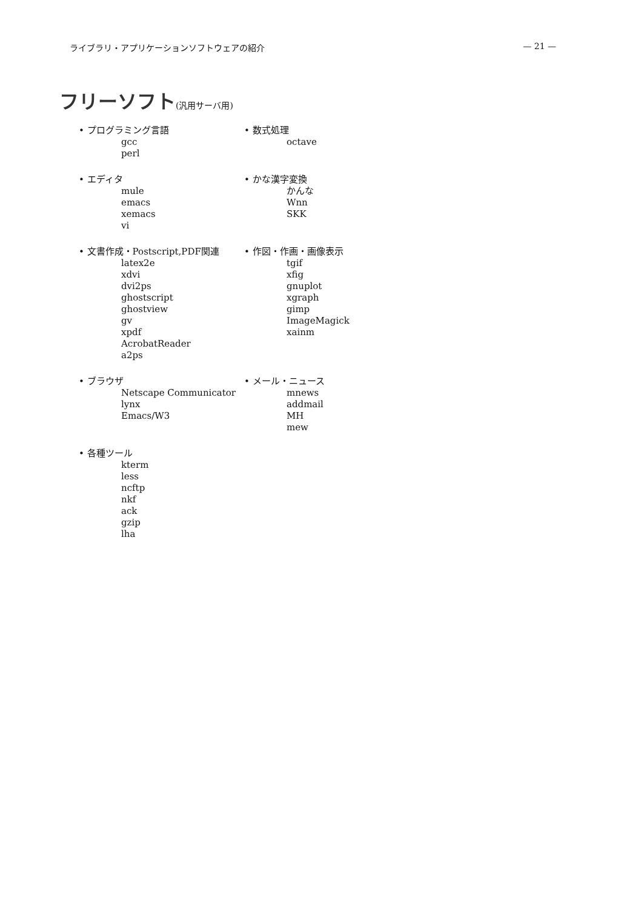ライブラリ・アプリケーションソフトウェアの紹介 — 21 —
フリーソフト(汎用サーバ用)
• プログラミング言語
gcc
perl
• 数式処理
octave
• エディタ
mule
emacs
xemacs
vi
• かな漢字変換
かんな
Wnn
SKK
• 文書作成・Postscript,PDF関連
latex2e
xdvi
dvi2ps
ghostscript
ghostview
gv
xpdf
AcrobatReader
a2ps
• 作図・作画・画像表示
tgif
xfig
gnuplot
xgraph
gimp
ImageMagick
xainm
• ブラウザ
Netscape Communicator
lynx
Emacs/W3
• メール・ニュース
mnews
addmail
MH
mew
• 各種ツール
kterm
less
ncftp
nkf
ack
gzip
lha